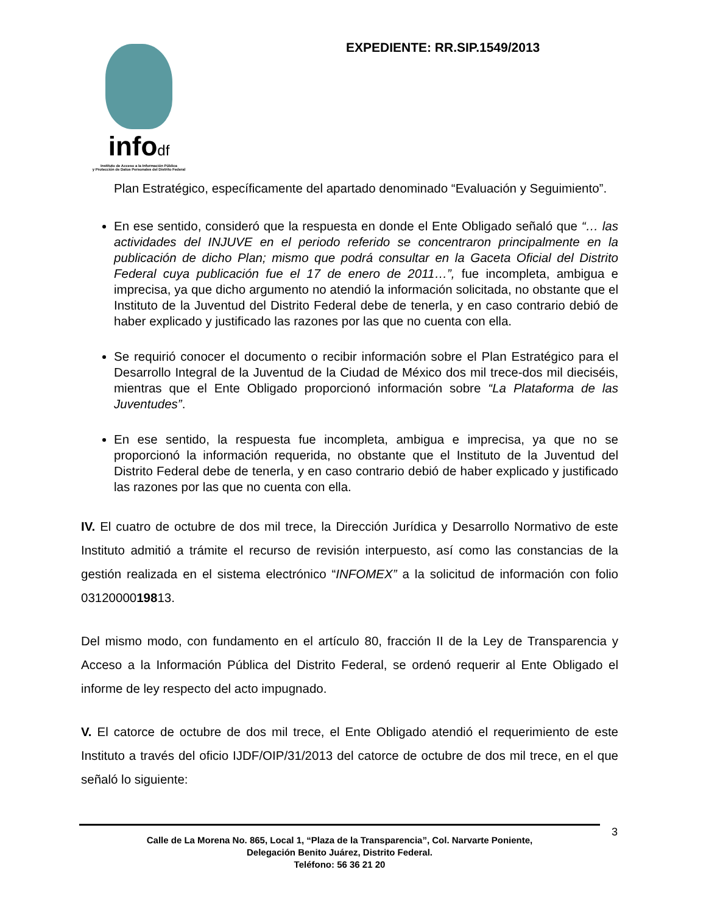infodf
Instituto de Acceso a la Información Pública
y Protección de Datos Personales del Distrito Federal
EXPEDIENTE: RR.SIP.1549/2013
Plan Estratégico, específicamente del apartado denominado “Evaluación y Seguimiento”.
En ese sentido, consideró que la respuesta en donde el Ente Obligado señaló que “… las actividades del INJUVE en el periodo referido se concentraron principalmente en la publicación de dicho Plan; mismo que podrá consultar en la Gaceta Oficial del Distrito Federal cuya publicación fue el 17 de enero de 2011…”, fue incompleta, ambigua e imprecisa, ya que dicho argumento no atendió la información solicitada, no obstante que el Instituto de la Juventud del Distrito Federal debe de tenerla, y en caso contrario debió de haber explicado y justificado las razones por las que no cuenta con ella.
Se requirió conocer el documento o recibir información sobre el Plan Estratégico para el Desarrollo Integral de la Juventud de la Ciudad de México dos mil trece-dos mil dieciséis, mientras que el Ente Obligado proporcionó información sobre “La Plataforma de las Juventudes”.
En ese sentido, la respuesta fue incompleta, ambigua e imprecisa, ya que no se proporcionó la información requerida, no obstante que el Instituto de la Juventud del Distrito Federal debe de tenerla, y en caso contrario debió de haber explicado y justificado las razones por las que no cuenta con ella.
IV. El cuatro de octubre de dos mil trece, la Dirección Jurídica y Desarrollo Normativo de este Instituto admitió a trámite el recurso de revisión interpuesto, así como las constancias de la gestión realizada en el sistema electrónico “INFOMEX” a la solicitud de información con folio 0312000019813.
Del mismo modo, con fundamento en el artículo 80, fracción II de la Ley de Transparencia y Acceso a la Información Pública del Distrito Federal, se ordenó requerir al Ente Obligado el informe de ley respecto del acto impugnado.
V. El catorce de octubre de dos mil trece, el Ente Obligado atendió el requerimiento de este Instituto a través del oficio IJDF/OIP/31/2013 del catorce de octubre de dos mil trece, en el que señaló lo siguiente:
3
Calle de La Morena No. 865, Local 1, “Plaza de la Transparencia”, Col. Narvarte Poniente,
Delegación Benito Juárez, Distrito Federal.
Teléfono: 56 36 21 20